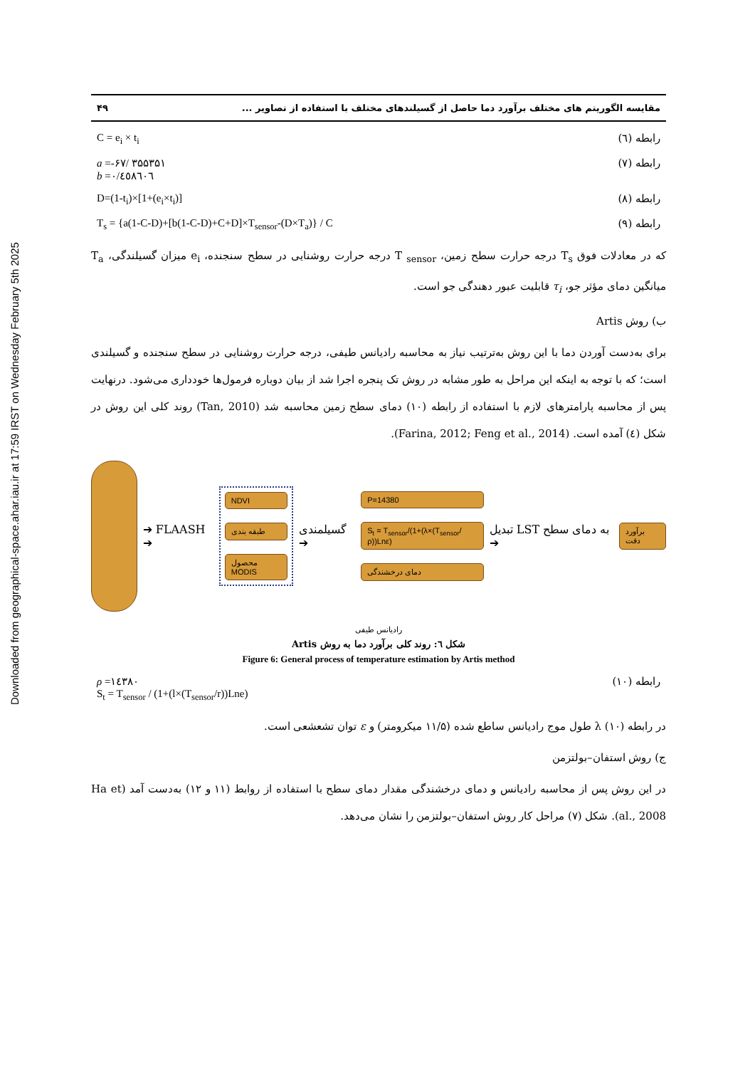Downloaded from geographical-space.ahar.iau.ir at 17:59 IRST on Wednesday February 5th 2025
مقایسه الگوریتم های مختلف برآورد دما حاصل از گسیلندهای مختلف با استفاده از تصاویر ... ۴۹
رابطه (٦) C = e<sub>i</sub> × t<sub>i</sub>
رابطه (٧) a =-۶۷/ ۳۵۵۳۵۱
b =۰/٤٥٨٦۰٦
رابطه (٨) D=(1-t<sub>i</sub>)×[1+(e<sub>i</sub>×t<sub>i</sub>)]
رابطه (٩) T<sub>s</sub> = {a(1-C-D)+[b(1-C-D)+C+D]×T<sub>sensor</sub>-(D×T<sub>a</sub>)} / C
که در معادلات فوق T<sub>s</sub> درجه حرارت سطح زمین، T <sub>sensor</sub> درجه حرارت روشنایی در سطح سنجنده، e<sub>i</sub> میزان گسیلندگی، T<sub>a</sub> میانگین دمای مؤثر جو، τ<sub>i</sub> قابلیت عبور دهندگی جو است.
ب) روش Artis
برای به‌دست آوردن دما با این روش به‌ترتیب نیاز به محاسبه رادیانس طیفی، درجه حرارت روشنایی در سطح سنجنده و گسیلندی است؛ که با توجه به اینکه این مراحل به طور مشابه در روش تک پنجره اجرا شد از بیان دوباره فرمول‌ها خودداری می‌شود. درنهایت پس از محاسبه پارامترهای لازم با استفاده از رابطه (۱۰) دمای سطح زمین محاسبه شد (Tan, 2010) روند کلی این روش در شکل (٤) آمده است. (Farina, 2012; Feng et al., 2014).
➔ FLAASH ➔
NDVI
طبقه بندی
محصول MODIS
گسیلمندی ➔
P=14380
S<sub>t</sub> = T<sub>sensor</sub>/(1+(λ×(T<sub>sensor</sub>/ρ))Lnε)
دمای درخشندگی
تبدیل LST به دمای سطح ➔
برآورد دقت
رادیانس طیفی
شکل ٦: روند کلی برآورد دما به روش Artis
Figure 6: General process of temperature estimation by Artis method
رابطه (۱۰) ρ =۱٤۳٨۰
S<sub>t</sub> = T<sub>sensor</sub> / (1+(l×(T<sub>sensor</sub>/r))Lne)
در رابطه (۱۰) λ طول موج رادیانس ساطع شده (۱۱/۵ میکرومتر) و ε توان تشعشعی است.
ج) روش استفان–بولتزمن
در این روش پس از محاسبه رادیانس و دمای درخشندگی مقدار دمای سطح با استفاده از روابط (۱۱ و ۱۲) به‌دست آمد (Ha et al., 2008). شکل (۷) مراحل کار روش استفان–بولتزمن را نشان می‌دهد.